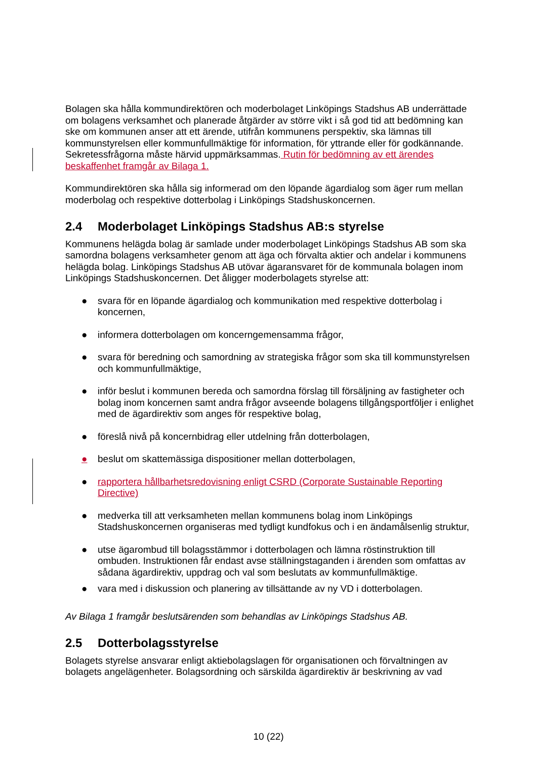Bolagen ska hålla kommundirektören och moderbolaget Linköpings Stadshus AB underrättade om bolagens verksamhet och planerade åtgärder av större vikt i så god tid att bedömning kan ske om kommunen anser att ett ärende, utifrån kommunens perspektiv, ska lämnas till kommunstyrelsen eller kommunfullmäktige för information, för yttrande eller för godkännande. Sekretessfrågorna måste härvid uppmärksammas. Rutin för bedömning av ett ärendes beskaffenhet framgår av Bilaga 1.
Kommundirektören ska hålla sig informerad om den löpande ägardialog som äger rum mellan moderbolag och respektive dotterbolag i Linköpings Stadshuskoncernen.
2.4 Moderbolaget Linköpings Stadshus AB:s styrelse
Kommunens helägda bolag är samlade under moderbolaget Linköpings Stadshus AB som ska samordna bolagens verksamheter genom att äga och förvalta aktier och andelar i kommunens helägda bolag. Linköpings Stadshus AB utövar ägaransvaret för de kommunala bolagen inom Linköpings Stadshuskoncernen. Det åligger moderbolagets styrelse att:
● svara för en löpande ägardialog och kommunikation med respektive dotterbolag i koncernen,
● informera dotterbolagen om koncerngemensamma frågor,
● svara för beredning och samordning av strategiska frågor som ska till kommunstyrelsen och kommunfullmäktige,
● inför beslut i kommunen bereda och samordna förslag till försäljning av fastigheter och bolag inom koncernen samt andra frågor avseende bolagens tillgångsportföljer i enlighet med de ägardirektiv som anges för respektive bolag,
● föreslå nivå på koncernbidrag eller utdelning från dotterbolagen,
● beslut om skattemässiga dispositioner mellan dotterbolagen,
● rapportera hållbarhetsredovisning enligt CSRD (Corporate Sustainable Reporting Directive)
● medverka till att verksamheten mellan kommunens bolag inom Linköpings Stadshuskoncernen organiseras med tydligt kundfokus och i en ändamålsenlig struktur,
● utse ägarombud till bolagsstämmor i dotterbolagen och lämna röstinstruktion till ombuden. Instruktionen får endast avse ställningstaganden i ärenden som omfattas av sådana ägardirektiv, uppdrag och val som beslutats av kommunfullmäktige.
● vara med i diskussion och planering av tillsättande av ny VD i dotterbolagen.
Av Bilaga 1 framgår beslutsärenden som behandlas av Linköpings Stadshus AB.
2.5 Dotterbolagsstyrelse
Bolagets styrelse ansvarar enligt aktiebolagslagen för organisationen och förvaltningen av bolagets angelägenheter. Bolagsordning och särskilda ägardirektiv är beskrivning av vad
10 (22)